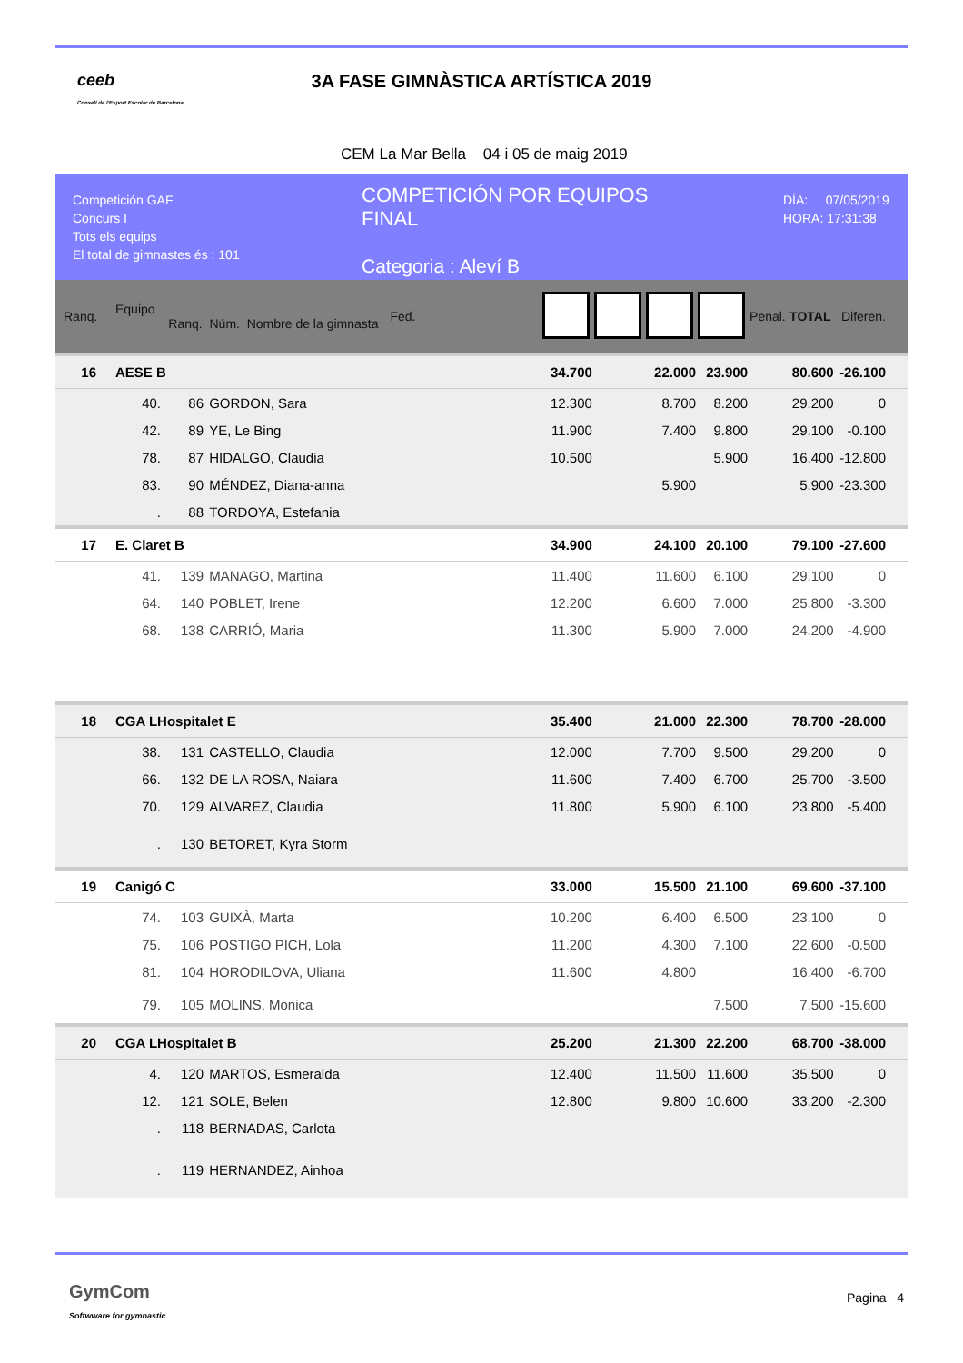ceeb
Consell de l'Esport Escolar de Barcelona
3A FASE GIMNÀSTICA ARTÍSTICA 2019
CEM La Mar Bella 04 i 05 de maig 2019
Competición GAF
Concurs I
Tots els equips
El total de gimnastes és : 101
COMPETICIÓN POR EQUIPOS
FINAL
Categoria : Aleví B
DÍA: 07/05/2019
HORA: 17:31:38
| Ranq. | Equipo Ranq. Núm. Nombre de la gimnasta | | | Fed. | | | | | Penal. | TOTAL | Diferen. |
| --- | --- | --- | --- | --- | --- | --- | --- | --- | --- | --- | --- |
| 16 | AESE B | | | | 34.700 | | 22.000 | 23.900 | | 80.600 | -26.100 |
| | 40. | 86 | GORDON, Sara | | 12.300 | | 8.700 | 8.200 | | 29.200 | 0 |
| | 42. | 89 | YE, Le Bing | | 11.900 | | 7.400 | 9.800 | | 29.100 | -0.100 |
| | 78. | 87 | HIDALGO, Claudia | | 10.500 | | | 5.900 | | 16.400 | -12.800 |
| | 83. | 90 | MÉNDEZ, Diana-anna | | | | 5.900 | | | 5.900 | -23.300 |
| | . | 88 | TORDOYA, Estefania | | | | | | | | |
| 17 | E. Claret B | | | | 34.900 | | 24.100 | 20.100 | | 79.100 | -27.600 |
| | 41. | 139 | MANAGO, Martina | | 11.400 | | 11.600 | 6.100 | | 29.100 | 0 |
| | 64. | 140 | POBLET, Irene | | 12.200 | | 6.600 | 7.000 | | 25.800 | -3.300 |
| | 68. | 138 | CARRIÓ, Maria | | 11.300 | | 5.900 | 7.000 | | 24.200 | -4.900 |
| 18 | CGA LHospitalet E | | | | 35.400 | | 21.000 | 22.300 | | 78.700 | -28.000 |
| | 38. | 131 | CASTELLO, Claudia | | 12.000 | | 7.700 | 9.500 | | 29.200 | 0 |
| | 66. | 132 | DE LA ROSA, Naiara | | 11.600 | | 7.400 | 6.700 | | 25.700 | -3.500 |
| | 70. | 129 | ALVAREZ, Claudia | | 11.800 | | 5.900 | 6.100 | | 23.800 | -5.400 |
| | . | 130 | BETORET, Kyra Storm | | | | | | | | |
| 19 | Canigó C | | | | 33.000 | | 15.500 | 21.100 | | 69.600 | -37.100 |
| | 74. | 103 | GUIXÀ, Marta | | 10.200 | | 6.400 | 6.500 | | 23.100 | 0 |
| | 75. | 106 | POSTIGO PICH, Lola | | 11.200 | | 4.300 | 7.100 | | 22.600 | -0.500 |
| | 81. | 104 | HORODILOVA, Uliana | | 11.600 | | 4.800 | | | 16.400 | -6.700 |
| | 79. | 105 | MOLINS, Monica | | | | | 7.500 | | 7.500 | -15.600 |
| 20 | CGA LHospitalet B | | | | 25.200 | | 21.300 | 22.200 | | 68.700 | -38.000 |
| | 4. | 120 | MARTOS, Esmeralda | | 12.400 | | 11.500 | 11.600 | | 35.500 | 0 |
| | 12. | 121 | SOLE, Belen | | 12.800 | | 9.800 | 10.600 | | 33.200 | -2.300 |
| | . | 118 | BERNADAS, Carlota | | | | | | | | |
| | . | 119 | HERNANDEZ, Ainhoa | | | | | | | | |
GymCom
Softwware for gymnastic
Pagina 4